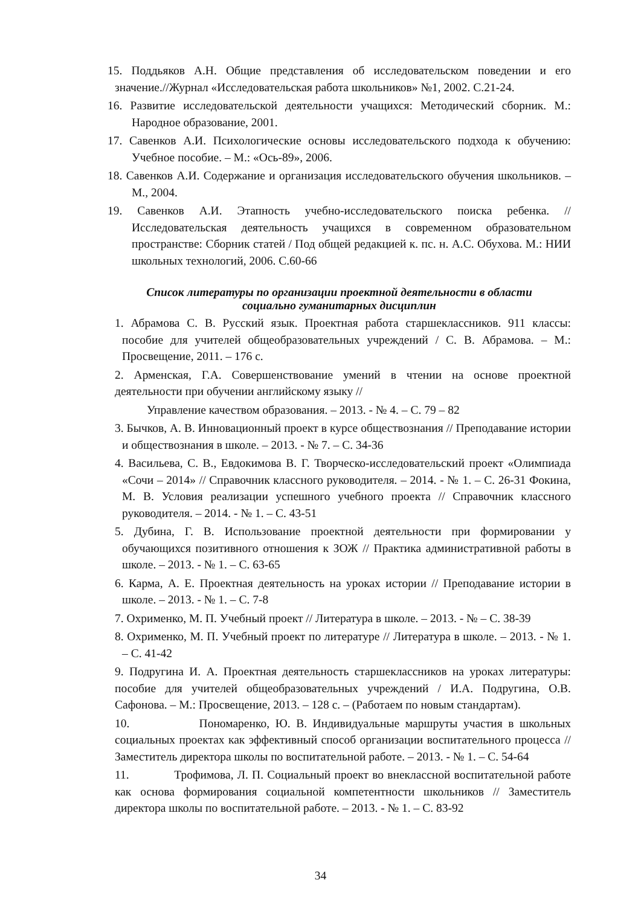15. Поддьяков А.Н. Общие представления об исследовательском поведении и его значение.//Журнал «Исследовательская работа школьников» №1, 2002. С.21-24.
16. Развитие исследовательской деятельности учащихся: Методический сборник. М.: Народное образование, 2001.
17. Савенков А.И. Психологические основы исследовательского подхода к обучению: Учебное пособие. – М.: «Ось-89», 2006.
18. Савенков А.И. Содержание и организация исследовательского обучения школьников. – М., 2004.
19. Савенков А.И. Этапность учебно-исследовательского поиска ребенка. // Исследовательская деятельность учащихся в современном образовательном пространстве: Сборник статей / Под общей редакцией к. пс. н. А.С. Обухова. М.: НИИ школьных технологий, 2006. С.60-66
Список литературы по организации проектной деятельности в области
социально гуманитарных дисциплин
1. Абрамова С. В. Русский язык. Проектная работа старшеклассников. 911 классы: пособие для учителей общеобразовательных учреждений / С. В. Абрамова. – М.: Просвещение, 2011. – 176 с.
2. Арменская, Г.А. Совершенствование умений в чтении на основе проектной деятельности при обучении английскому языку //
Управление качеством образования. – 2013. - № 4. – С. 79 – 82
3. Бычков, А. В. Инновационный проект в курсе обществознания // Преподавание истории и обществознания в школе. – 2013. - № 7. – С. 34-36
4. Васильева, С. В., Евдокимова В. Г. Творческо-исследовательский проект «Олимпиада «Сочи – 2014» // Справочник классного руководителя. – 2014. - № 1. – С. 26-31 Фокина, М. В. Условия реализации успешного учебного проекта // Справочник классного руководителя. – 2014. - № 1. – С. 43-51
5. Дубина, Г. В. Использование проектной деятельности при формировании у обучающихся позитивного отношения к ЗОЖ // Практика административной работы в школе. – 2013. - № 1. – С. 63-65
6. Карма, А. Е. Проектная деятельность на уроках истории // Преподавание истории в школе. – 2013. - № 1. – С. 7-8
7. Охрименко, М. П. Учебный проект // Литература в школе. – 2013. - № – С. 38-39
8. Охрименко, М. П. Учебный проект по литературе // Литература в школе. – 2013. - № 1. – С. 41-42
9. Подругина И. А. Проектная деятельность старшеклассников на уроках литературы: пособие для учителей общеобразовательных учреждений / И.А. Подругина, О.В. Сафонова. – М.: Просвещение, 2013. – 128 с. – (Работаем по новым стандартам).
10. Пономаренко, Ю. В. Индивидуальные маршруты участия в школьных социальных проектах как эффективный способ организации воспитательного процесса // Заместитель директора школы по воспитательной работе. – 2013. - № 1. – С. 54-64
11. Трофимова, Л. П. Социальный проект во внеклассной воспитательной работе как основа формирования социальной компетентности школьников // Заместитель директора школы по воспитательной работе. – 2013. - № 1. – С. 83-92
34